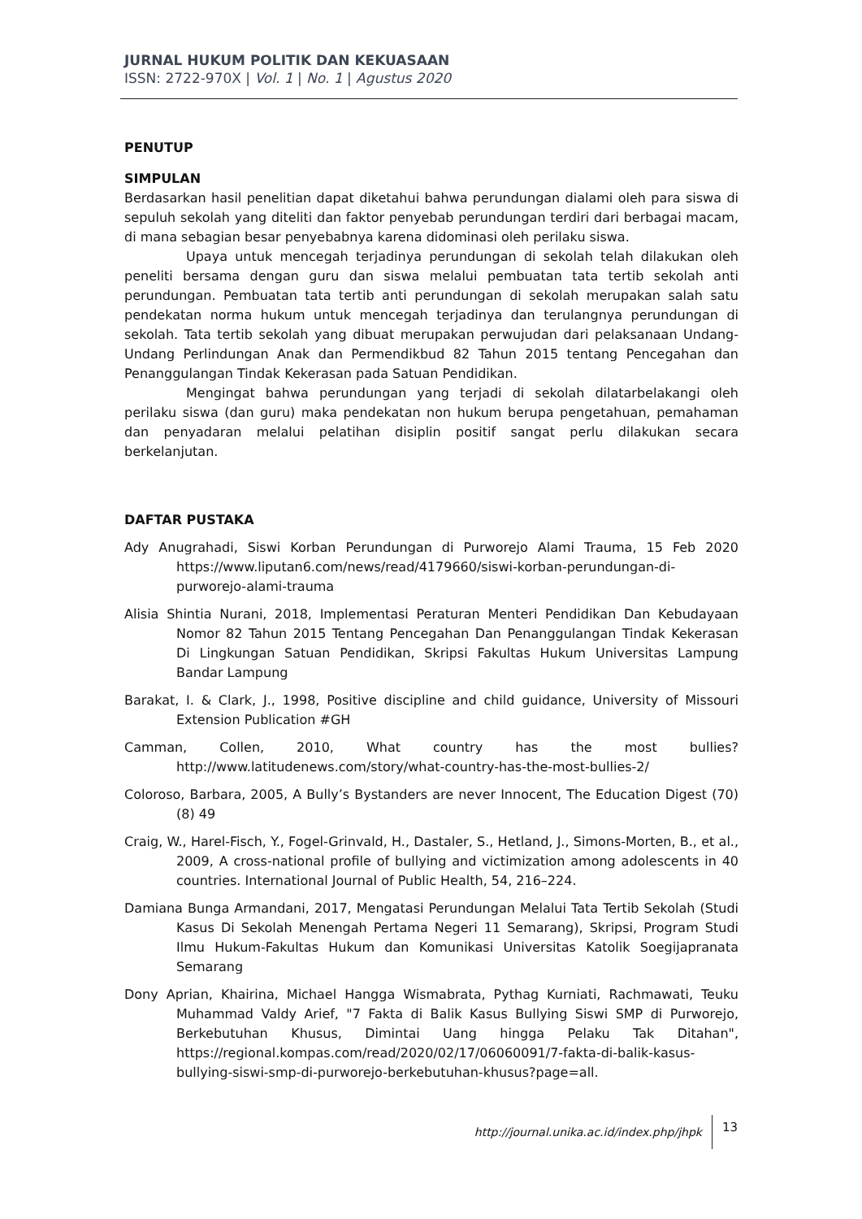JURNAL HUKUM POLITIK DAN KEKUASAAN
ISSN: 2722-970X | Vol. 1 | No. 1 | Agustus 2020
PENUTUP
SIMPULAN
Berdasarkan hasil penelitian dapat diketahui bahwa perundungan dialami oleh para siswa di sepuluh sekolah yang diteliti dan faktor penyebab perundungan terdiri dari berbagai macam, di mana sebagian besar penyebabnya karena didominasi oleh perilaku siswa.
Upaya untuk mencegah terjadinya perundungan di sekolah telah dilakukan oleh peneliti bersama dengan guru dan siswa melalui pembuatan tata tertib sekolah anti perundungan. Pembuatan tata tertib anti perundungan di sekolah merupakan salah satu pendekatan norma hukum untuk mencegah terjadinya dan terulangnya perundungan di sekolah. Tata tertib sekolah yang dibuat merupakan perwujudan dari pelaksanaan Undang-Undang Perlindungan Anak dan Permendikbud 82 Tahun 2015 tentang Pencegahan dan Penanggulangan Tindak Kekerasan pada Satuan Pendidikan.
Mengingat bahwa perundungan yang terjadi di sekolah dilatarbelakangi oleh perilaku siswa (dan guru) maka pendekatan non hukum berupa pengetahuan, pemahaman dan penyadaran melalui pelatihan disiplin positif sangat perlu dilakukan secara berkelanjutan.
DAFTAR PUSTAKA
Ady Anugrahadi, Siswi Korban Perundungan di Purworejo Alami Trauma, 15 Feb 2020 https://www.liputan6.com/news/read/4179660/siswi-korban-perundungan-di-purworejo-alami-trauma
Alisia Shintia Nurani, 2018, Implementasi Peraturan Menteri Pendidikan Dan Kebudayaan Nomor 82 Tahun 2015 Tentang Pencegahan Dan Penanggulangan Tindak Kekerasan Di Lingkungan Satuan Pendidikan, Skripsi Fakultas Hukum Universitas Lampung Bandar Lampung
Barakat, I. & Clark, J., 1998, Positive discipline and child guidance, University of Missouri Extension Publication #GH
Camman, Collen, 2010, What country has the most bullies? http://www.latitudenews.com/story/what-country-has-the-most-bullies-2/
Coloroso, Barbara, 2005, A Bully’s Bystanders are never Innocent, The Education Digest (70) (8) 49
Craig, W., Harel-Fisch, Y., Fogel-Grinvald, H., Dastaler, S., Hetland, J., Simons-Morten, B., et al., 2009, A cross-national profile of bullying and victimization among adolescents in 40 countries. International Journal of Public Health, 54, 216–224.
Damiana Bunga Armandani, 2017, Mengatasi Perundungan Melalui Tata Tertib Sekolah (Studi Kasus Di Sekolah Menengah Pertama Negeri 11 Semarang), Skripsi, Program Studi Ilmu Hukum-Fakultas Hukum dan Komunikasi Universitas Katolik Soegijapranata Semarang
Dony Aprian, Khairina, Michael Hangga Wismabrata, Pythag Kurniati, Rachmawati, Teuku Muhammad Valdy Arief, "7 Fakta di Balik Kasus Bullying Siswi SMP di Purworejo, Berkebutuhan Khusus, Dimintai Uang hingga Pelaku Tak Ditahan", https://regional.kompas.com/read/2020/02/17/06060091/7-fakta-di-balik-kasus-bullying-siswi-smp-di-purworejo-berkebutuhan-khusus?page=all.
http://journal.unika.ac.id/index.php/jhpk 13